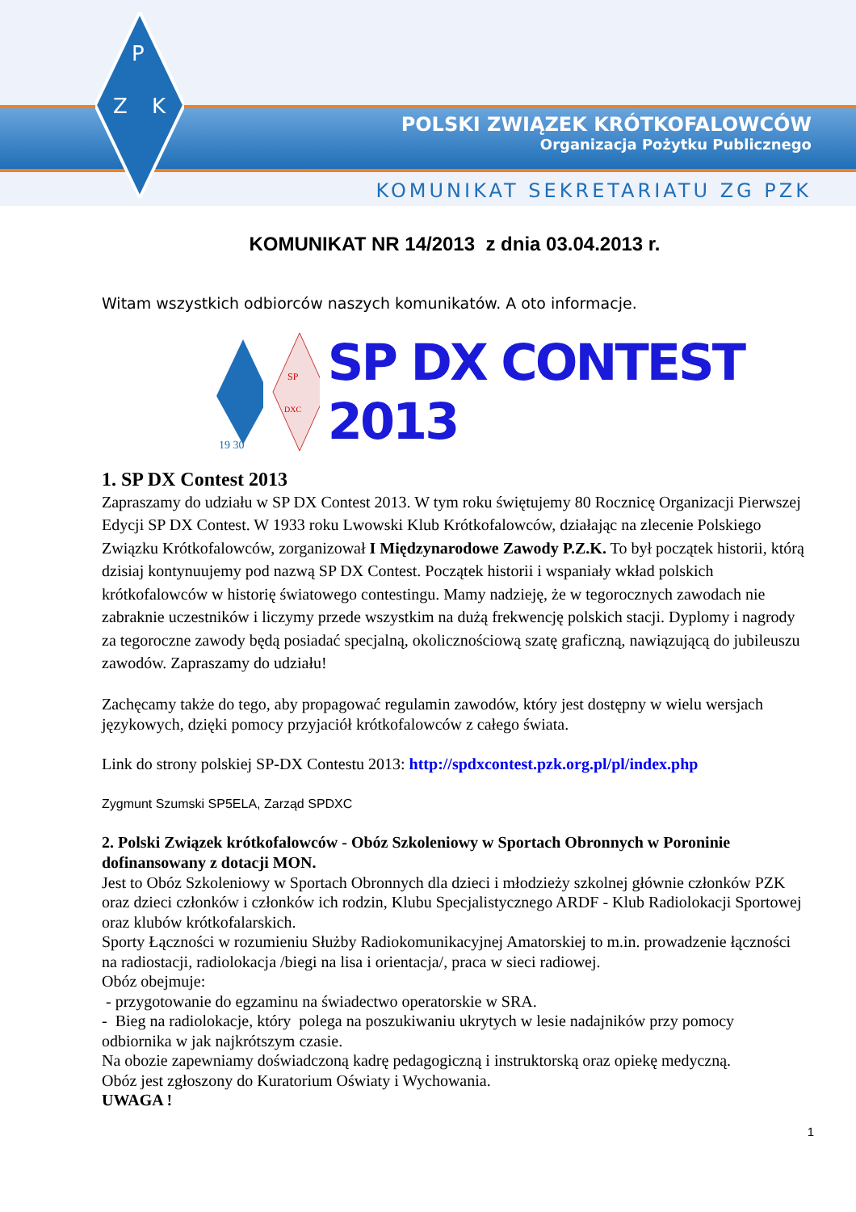P
Z
K
POLSKI ZWIĄZEK KRÓTKOFALOWCÓW
Organizacja Pożytku Publicznego
KOMUNIKAT SEKRETARIATU ZG PZK
KOMUNIKAT NR 14/2013 z dnia 03.04.2013 r.
Witam wszystkich odbiorców naszych komunikatów. A oto informacje.
19 30
SP
DXC
SP DX CONTEST 2013
1. SP DX Contest 2013
Zapraszamy do udziału w SP DX Contest 2013. W tym roku świętujemy 80 Rocznicę Organizacji Pierwszej Edycji SP DX Contest. W 1933 roku Lwowski Klub Krótkofalowców, działając na zlecenie Polskiego Związku Krótkofalowców, zorganizował I Międzynarodowe Zawody P.Z.K. To był początek historii, którą dzisiaj kontynuujemy pod nazwą SP DX Contest. Początek historii i wspaniały wkład polskich krótkofalowców w historię światowego contestingu. Mamy nadzieję, że w tegorocznych zawodach nie zabraknie uczestników i liczymy przede wszystkim na dużą frekwencję polskich stacji. Dyplomy i nagrody za tegoroczne zawody będą posiadać specjalną, okolicznościową szatę graficzną, nawiązującą do jubileuszu zawodów. Zapraszamy do udziału!
Zachęcamy także do tego, aby propagować regulamin zawodów, który jest dostępny w wielu wersjach językowych, dzięki pomocy przyjaciół krótkofalowców z całego świata.
Link do strony polskiej SP-DX Contestu 2013: http://spdxcontest.pzk.org.pl/pl/index.php
Zygmunt Szumski SP5ELA, Zarząd SPDXC
2. Polski Związek krótkofalowców - Obóz Szkoleniowy w Sportach Obronnych w Poroninie dofinansowany z dotacji MON.
Jest to Obóz Szkoleniowy w Sportach Obronnych dla dzieci i młodzieży szkolnej głównie członków PZK oraz dzieci członków i członków ich rodzin, Klubu Specjalistycznego ARDF - Klub Radiolokacji Sportowej oraz klubów krótkofalarskich.
Sporty Łączności w rozumieniu Służby Radiokomunikacyjnej Amatorskiej to m.in. prowadzenie łączności na radiostacji, radiolokacja /biegi na lisa i orientacja/, praca w sieci radiowej.
Obóz obejmuje:
- przygotowanie do egzaminu na świadectwo operatorskie w SRA.
- Bieg na radiolokacje, który polega na poszukiwaniu ukrytych w lesie nadajników przy pomocy odbiornika w jak najkrótszym czasie.
Na obozie zapewniamy doświadczoną kadrę pedagogiczną i instruktorską oraz opiekę medyczną.
Obóz jest zgłoszony do Kuratorium Oświaty i Wychowania.
UWAGA !
1